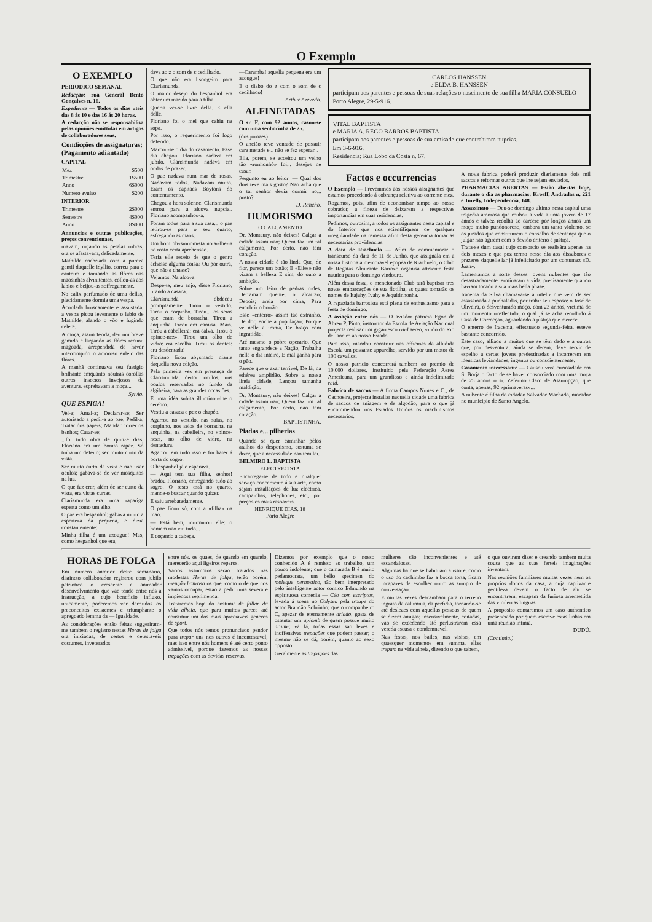O Exemplo
O EXEMPLO
PERIODICO SEMANAL
Redacção: rua General Bento Gonçalves n. 16.
Expediente — Todos os dias uteis das 8 ás 10 e das 16 ás 20 horas.
A redacção não se responsabilisa pelas opiniões emittidas em artigos de collaboradores seus.
Condicções de assignaturas: (Pagamento adiantado)
CAPITAL
| Mez | $500 |
| Trimestre | 1$500 |
| Anno | 6$000 |
| Numero avulso | $200 |
INTERIOR
| Trimestre | 2$000 |
| Semestre | 4$000 |
| Anno | 8$000 |
Annuncios e outras publicações, preços convencionaes.
mavam, roçando as petalas rubras, ora se afastavam, delicadamente.
Mathilde enebriada com a pureza gentil daquelle idyllio, correu para o canteiro e tomando as flôres nas mãosinhas alvinitentes, collou-as aos labios e beijou-as soffregamente.
No calix perfumado de uma dellas, placidamente dormia uma vespa.
Acordada bruscamente e assustada, a vespa picou levemente o labio de Mathilde, alando o vôo e fugindo celere.
A moça, assim ferida, deu um breve gemido e largando as flôres recuou magoada, arrependida de haver interrompido o amoroso enleio das flôres.
A manhã continuava seu fastigio brilhante emquanto noutras corollas outros insectos invejosos da aventura, espreitavam a moça...
Sylvio.
QUE ESPIGA!
Vel-a; Amal-a; Declarar-se; Ser autorisado a pedil-a ao pae; Pedil-a; Tratar dos papeis; Mandar correr os banhos; Casar-se;
...foi tudo obra de quinze dias, Floriano era um bonito rapaz. Só tinha um defeito; ser muito curto da vista.
Ser muito curto da vista e não usar oculos; gabava-se de ver mosquitos na lua.
O que faz crer, além de ser curto da vista, era vistas curtas.
Clarismunda era uma rapariga esperta como um alho.
O pae era hespanhol: gabava muito a esperteza da pequena, e dizia constantemente:
Minha filha é um azougue! Mas, como hespanhol que era,
dava ao z o som de c cedilhado.
O que não era lisongeiro para Clarismunda.
O maior desejo do hespanhol era obter um marido para a filha.
Queria ver-se livre della. E ella delle.
Floriano foi o mel que cahiu na sopa.
Por isso, o requerimento foi logo deferido.
Marcou-se o dia do casamento. Esse dia chegou. Floriano nadava em jubilo. Clarismunda nadava em ondas de prazer.
O pae nadava num mar de rosas. Nadavam todos. Nadavam muito. Eram os capitães Boytons do contentamento.
Chegou a hora solenne. Clarismunda entrou para a alcova nupcial. Floriano acompanhou-a.
Foram todos para a sua casa... o pae retirou-se para o seu quarto, esfregando as mãos.
Um bom physionomista notar-lhe-ia no rosto certa aprehensão.
Teria elle receio de que o genro achasse alguma coisa? Ou por outra, que não a chasse?
Vejamos. Na alcova:
Despe-te, meu anjo, disse Floriano, tirando a casaca.
Clarismunda obdeceu promptamente: Tirou o vestido. Tirou o corpinho. Tirou... os seios que eram de borracha. Tirou a anquinha. Ficou em camisa. Mais. Tirou a cabelleira: era calva. Tirou o «pince-nez». Tirou um olho de vidro: era zarolha. Tirou os dentes: era desdentada!
Floriano ficou abysmado diante daquella nova edição.
Pela primeira vez em presença de Clarismunda, deitou oculos, uns oculos reservados no fundo da algibeira, para as grandes occasiões.
E uma idéa subita illuminou-lhe o cerebro.
Vestiu a casaca e poz o chapéo.
Agarrou no vestido, nas saias, no corpinho, nos seios de borracha, na anquinha, na cabelleira, no «pince-nez», no olho de vidro, na dentadura.
Agarrou em tudo isso e foi bater á porta do sogro.
O hespanhol já o esperava.
— Aqui tem sua filha, senhor! bradou Floriano, entregando tudo ao sogro. O resto está no quarto, mande-o buscar quando quizer.
E saiu arrebatadamente.
O pae ficou só, com a «filha» na mão.
— Está bem, murmurou elle: o homem não viu tudo...
E coçando a cabeça,
—Caramba! aquella pequena era um azougue!
E o diabo do z com o som de c cedilhado!
Arthur Azevedo.
ALFINETADAS
O sr. F. com 92 annos, casou-se com uma senhorinha de 25.
(dos jornaes)
O ancião teve vontade de possuir cara metade e... não se fez esperar...
Ella, porem, se acceitou um velho tão «ronhonhó» foi... desejos de casar.
Pergunto eu ao leitor: — Qual dos dois teve mais gosto? Não acha que o tal senhor devia dormir no... posto?
D. Rancho.
HUMORISMO
O CALÇAMENTO
Dr. Montaury, não deixes! Calçar a cidade assim não; Quem faz um tal calçamento, Por certo, não tem coração.
A nossa cidade é tão linda Que, de flor, parece um botão; E «Elles» não vizam a belleza E sim, do ouro a ambição.
Sobre um leito de pedras rudes, Derramam quente, o alcatrão; Depois; areia por cima, Para encobrir o borrão.
Esse «enterro» assim tão extranho, De dor, enche a população; Porque vê nelle a ironia, De braço com ingratidão.
Até mesmo o pobre operario, Que tanto engrandece a Nação, Trabalha nelle o dia inteiro, E mal ganha para o pão.
Parece que o azar terrivel, De lá, da ethérea amplidão, Sobre a nossa linda cidade, Lançou tamanha maldição.
Dr. Montaury, não deixes! Calçar a cidade assim não; Quem faz um tal calçamento, Por certo, não tem coração.
BAPTISTINHA.
Piadas e... pilherias
Quando se quer caminhar pêlos atalhos do despotismo, costuma se dizer, que a necessidade não tem lei.
BELMIRO L. BAPTISTA
ELECTRECISTA
Encarrega-se de todo e qualquer serviço concernente á sua arte, como sejam installações de luz electrica, campainhas, telephones, etc., por preços os mais rasoaveis.
HENRIQUE DIAS, 18
Porto Alegre
CARLOS HANSSEN
e ELDA B. HANSSEN
participam aos parentes e pessoas de suas relações o nascimento de sua filha MARIA CONSUELO
Porto Alegre, 29-5-916.
VITAL BAPTISTA
e MARIA A. REGO BARROS BAPTISTA
participam aos parentes e pessoas de sua amisade que contrahiram nupcias.
Em 3-6-916.
Residencia: Rua Lobo da Costa n. 67.
Factos e occurrencias
O Exemplo — Prevenimos aos nossos assignantes que estamos procedendo á cobrança relativa ao corrente mez.
Rogamos, pois, afim de economisar tempo ao nosso cobrador, a fineza de deixarem a respectivas importancias em suas residencias.
Pedimos, outrosim, a todos os assignantes desta capital e do Interior que nos scientifiquem de qualquer irregularidade na remessa afim desta gerencia tomar as necessarias providencias.
A data de Riachuelo — Afim de commemorar o transcurso da data de 11 de Junho, que assignala em a nossa historia a memoravel epopéa de Riachuelo, o Club de Regatas Almirante Barrozo organisa attraente festa nautica para o domingo vindouro.
Além dessa festa, o mencionado Club tarã baptisar tres novas embarcações de sua flotilha, as quaes tomarão os nomes de Itajahy, Ivahy e Jequitinhonha.
A rapaziada barrosista está plena de enthusiasmo para a festa de domingo.
A aviação entre nós — O aviador patricio Egon de Abreu P. Pinto, instructor da Escola de Aviação Nacional projecta realisar um gigantesco raid aereo, vindo do Rio de Janeiro ao nosso Estado.
Para isso, mandou construir nas officinas da alludida Escola um possante apparelho, servido por um motor de 100 cavallos.
O nosso patricio concorrerá tambem ao premio de 10.000 dollares, instituido pela Federação Aerea Americana, para um grandioso e ainda indelimitado raid.
Fabrica de saccos — A firma Campos Nunes e C., de Cachoeira, projecta installar naquella cidade uma fabrica de saccos de aniagem e de algodão, para o que já encommendou nos Estados Unidos os machinismos necessarios.
A nova fabrica poderá produzir diariamente dois mil saccos e reformar outros que lhe sejam enviados.
PHARMACIAS ABERTAS — Estão abertas hoje, durante o dia as pharmacias: Kroeff, Andradas n. 221 e Torelly, Independencia, 148.
Assassinato — Deu-se domingo ultimo nesta capital uma tragedia amorosa que roubou a vida a uma jovem de 17 annos e talvez recolha ao carcere por longos annos um moço muito pundonoroso, embora um tanto violento, se os jurados que constituirem o conselho de sentença que o julgar não agirem com o devido criterio e justiça.
Trata-se dum casal cujo consorcio se realisára apenas ha dois mezes e que poz termo nesse dia aos dissabores e prazeres daquelle lar já infelicitado por um contumaz «D. Juan».
Lamentamos a sorte desses jovens nubentes que tão desastradamente terminaram a vida, precisamente quando haviam tocado a sua mais bella phase.
Iracema da Silva chamava-se a infeliz que vem de ser assassinada a punhaladas, por trahir seu esposo: o José de Oliveira, o desventurado moço, com 23 annos, victima de um momento irreflectido, o qual já se acha recolhido á Casa de Correcção, aguardando a justiça que merece.
O enterro de Iracema, effectuado segunda-feira, esteve bastante concorrido.
Este caso, alliado a muitos que se têm dado e a outros que, por desventura, ainda se derem, deve servir de espelho a certas jovens predestinadas a incorrerem em identicas leviandades, ingenua ou conscientemente.
Casamento interessante — Causou viva curiosidade em S. Borja o facto de se haver consorciado com uma moça de 25 annos o sr. Zeferino Claro de Assumpção, que conta, apenas, 92 «primaveras»...
A nubente é filha do cidadão Salvador Machado, morador no municipio de Santo Angelo.
HORAS DE FOLGA
Em numero anterior deste semanario, distincto collaborador registrou com jubilo patriotico o crescente e animador desenvolvimento que vae tendo entre nós a instrucção, a cujo beneficio influxo, unicamente, poderemos ver derruidos os preconceitos existentes e triumphante o apregoado lemma da — Igualdade.
As considerações então feitas suggeriram-me tambem o registro nestas Horas de folga ora iniciadas, de certos e detestaveis costumes, inveterados
entre nós, os quaes, de quando em quando, merecerão aqui ligeiros reparos.
Varios assumptos serão tratados nas modestas Horas de folga; terão porém, menção honrosa os que, como o de que nos vamos occupar, estão a pedir uma severa e impiedosa reprimenda.
Trataremos hoje do costume de fallar da vida alheia, que para muitos parece até constituir um dos mais apreciaveis generos de sport.
Que todos nós temos pronunciado pendor para trepar uns nos outros é incontestavel; mas isso entre nós homens é até certo ponto admissivel, porque fazemos as nossas trepações com as devidas reservas.
Dizemos por exemplo que o nosso conhecido A é remisso ao trabalho, um pouco indolente; que o camarada B é muito pedantocrata, um bello specimen do moleque pernostico, tão bem interpretado pelo intelligente actor comico Edmundo na espirituosa comedia — Céo com escriptos, levada á scena no Colyseu pela troupe do actor Brandão Sobrinho; que o companheiro C, apezar de eternamente ariado, gosta de ostentar um aplomb de quem possue muito arame; vá lá, todas essas são leves e inoffensivas trepações que podem passar; o mesmo não se dá, porém, quanto ao sexo opposto.
Geralmente as trepações das
mulheres são inconvenientes e até escandalosas.
Algumas ha que se habituam a isso e, como o uso do cachimbo faz a bocca torta, ficam incapazes de escolher outro as sumpto de conversação.
E muitas vezes descambam para o terreno ingrato da calumnia, da perfidia, tornando-se até desleaes com aquellas pessoas de quem se dizem amigas; insensivelmente, coitadas, vão se excedendo até perlustrarem essa vereda escusa e condemnavel.
Nas festas, nos bailes, nas visitas, em quaesquer momentos em summa, ellas trepam na vida alheia, dizendo o que sabem,
o que ouviram dizer e creando tambem muita cousa que as suas ferteis imaginações inventam.
Nas reuniões familiares muitas vezes nem os proprios donos da casa, a cuja captivante gentileza devem o facto de ahi se encontrarem, escapam da furiosa arremettida das virulentas linguas.
A proposito contaremos um caso authentico presenciado por quem escreve estas linhas em uma reunião intima.
DUDÚ.
(Continúa.)